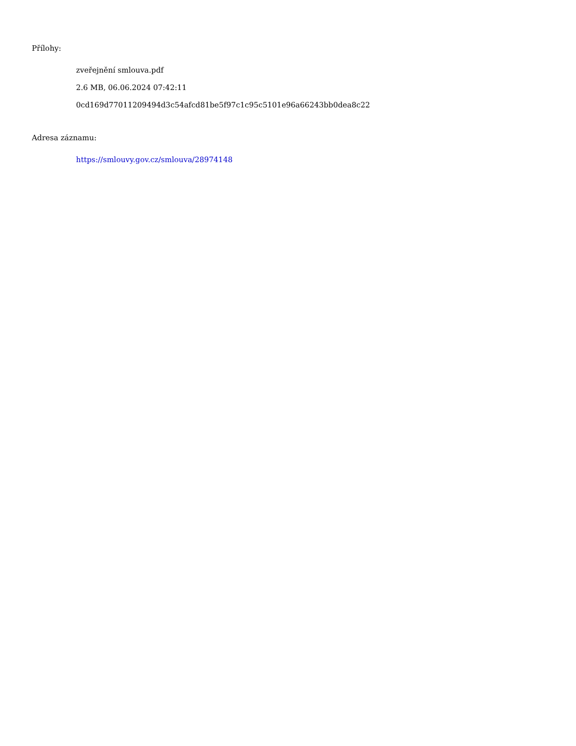Přílohy:
zveřejnění smlouva.pdf
2.6 MB, 06.06.2024 07:42:11
0cd169d77011209494d3c54afcd81be5f97c1c95c5101e96a66243bb0dea8c22
Adresa záznamu:
https://smlouvy.gov.cz/smlouva/28974148